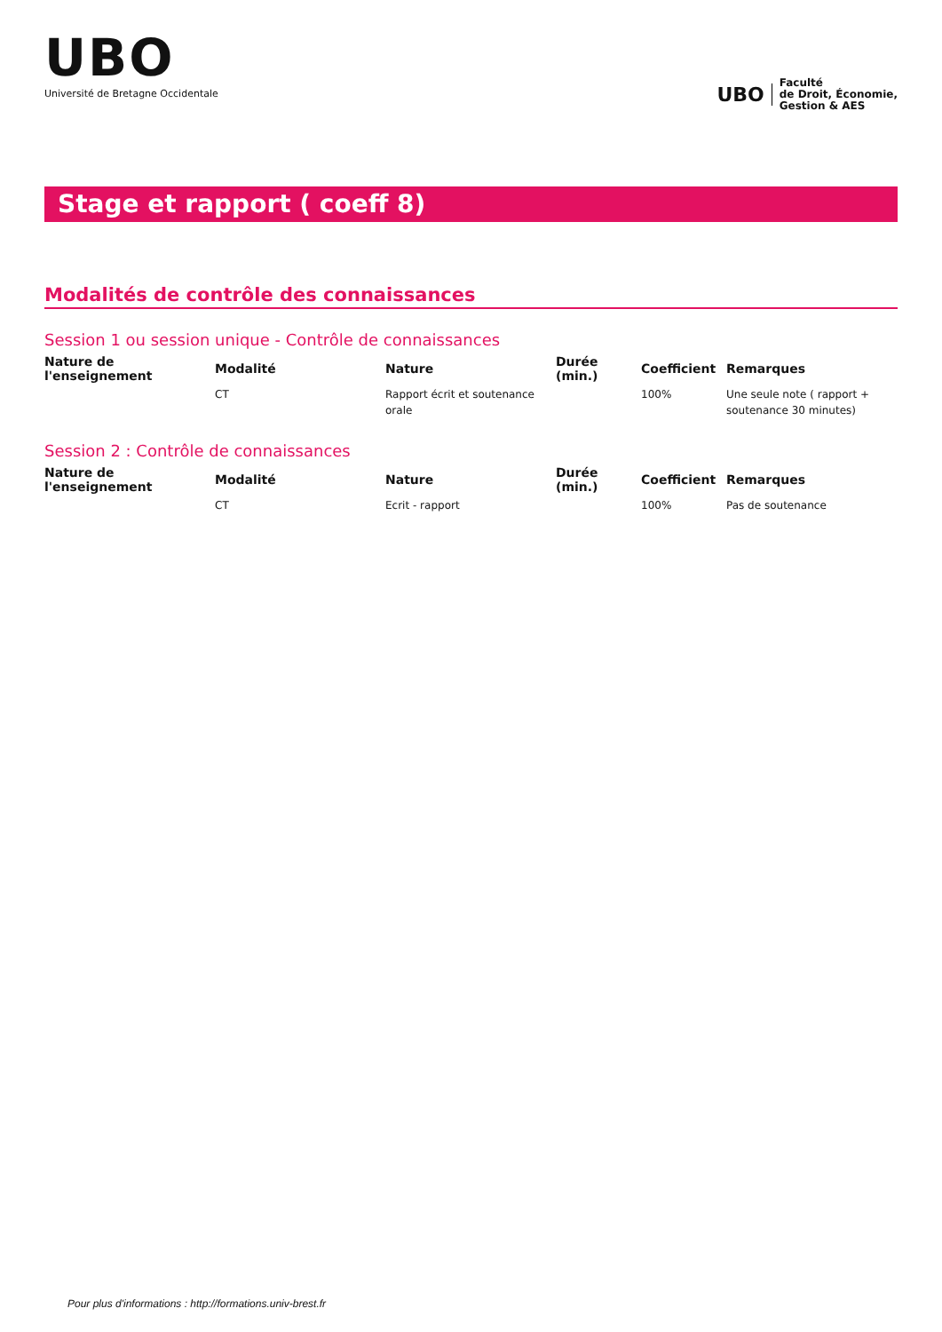UBO
Université de Bretagne Occidentale
UBO Faculté
de Droit, Économie,
Gestion & AES
Stage et rapport ( coeff 8)
Modalités de contrôle des connaissances
Session 1 ou session unique - Contrôle de connaissances
| Nature de l'enseignement | Modalité | Nature | Durée (min.) | Coefficient | Remarques |
| --- | --- | --- | --- | --- | --- |
| | CT | Rapport écrit et soutenance orale | | 100% | Une seule note ( rapport + soutenance 30 minutes) |
Session 2 : Contrôle de connaissances
| Nature de l'enseignement | Modalité | Nature | Durée (min.) | Coefficient | Remarques |
| --- | --- | --- | --- | --- | --- |
| | CT | Ecrit - rapport | | 100% | Pas de soutenance |
Pour plus d'informations : http://formations.univ-brest.fr